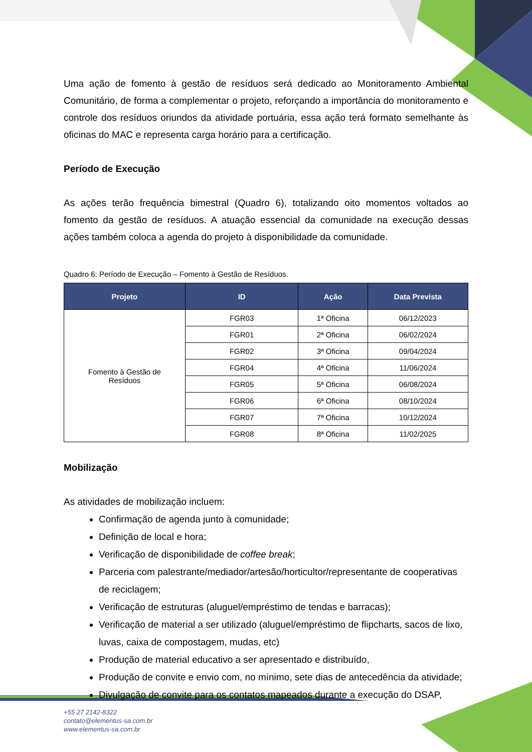Uma ação de fomento à gestão de resíduos será dedicado ao Monitoramento Ambiental Comunitário, de forma a complementar o projeto, reforçando a importância do monitoramento e controle dos resíduos oriundos da atividade portuária, essa ação terá formato semelhante às oficinas do MAC e representa carga horário para a certificação.
Período de Execução
As ações terão frequência bimestral (Quadro 6), totalizando oito momentos voltados ao fomento da gestão de resíduos. A atuação essencial da comunidade na execução dessas ações também coloca a agenda do projeto à disponibilidade da comunidade.
Quadro 6: Período de Execução – Fomento à Gestão de Resíduos.
| Projeto | ID | Ação | Data Prevista |
| --- | --- | --- | --- |
| Fomento à Gestão de Resíduos | FGR03 | 1ª Oficina | 06/12/2023 |
| | FGR01 | 2ª Oficina | 06/02/2024 |
| | FGR02 | 3ª Oficina | 09/04/2024 |
| | FGR04 | 4ª Oficina | 11/06/2024 |
| | FGR05 | 5ª Oficina | 06/08/2024 |
| | FGR06 | 6ª Oficina | 08/10/2024 |
| | FGR07 | 7ª Oficina | 10/12/2024 |
| | FGR08 | 8ª Oficina | 11/02/2025 |
Mobilização
As atividades de mobilização incluem:
Confirmação de agenda junto à comunidade;
Definição de local e hora;
Verificação de disponibilidade de coffee break;
Parceria com palestrante/mediador/artesão/horticultor/representante de cooperativas de reciclagem;
Verificação de estruturas (aluguel/empréstimo de tendas e barracas);
Verificação de material a ser utilizado (aluguel/empréstimo de flipcharts, sacos de lixo, luvas, caixa de compostagem, mudas, etc)
Produção de material educativo a ser apresentado e distribuído,
Produção de convite e envio com, no mínimo, sete dias de antecedência da atividade;
Divulgação de convite para os contatos mapeados durante a execução do DSAP,
+55 27 2142-8322
contato@elementus-sa.com.br
www.elementus-sa.com.br